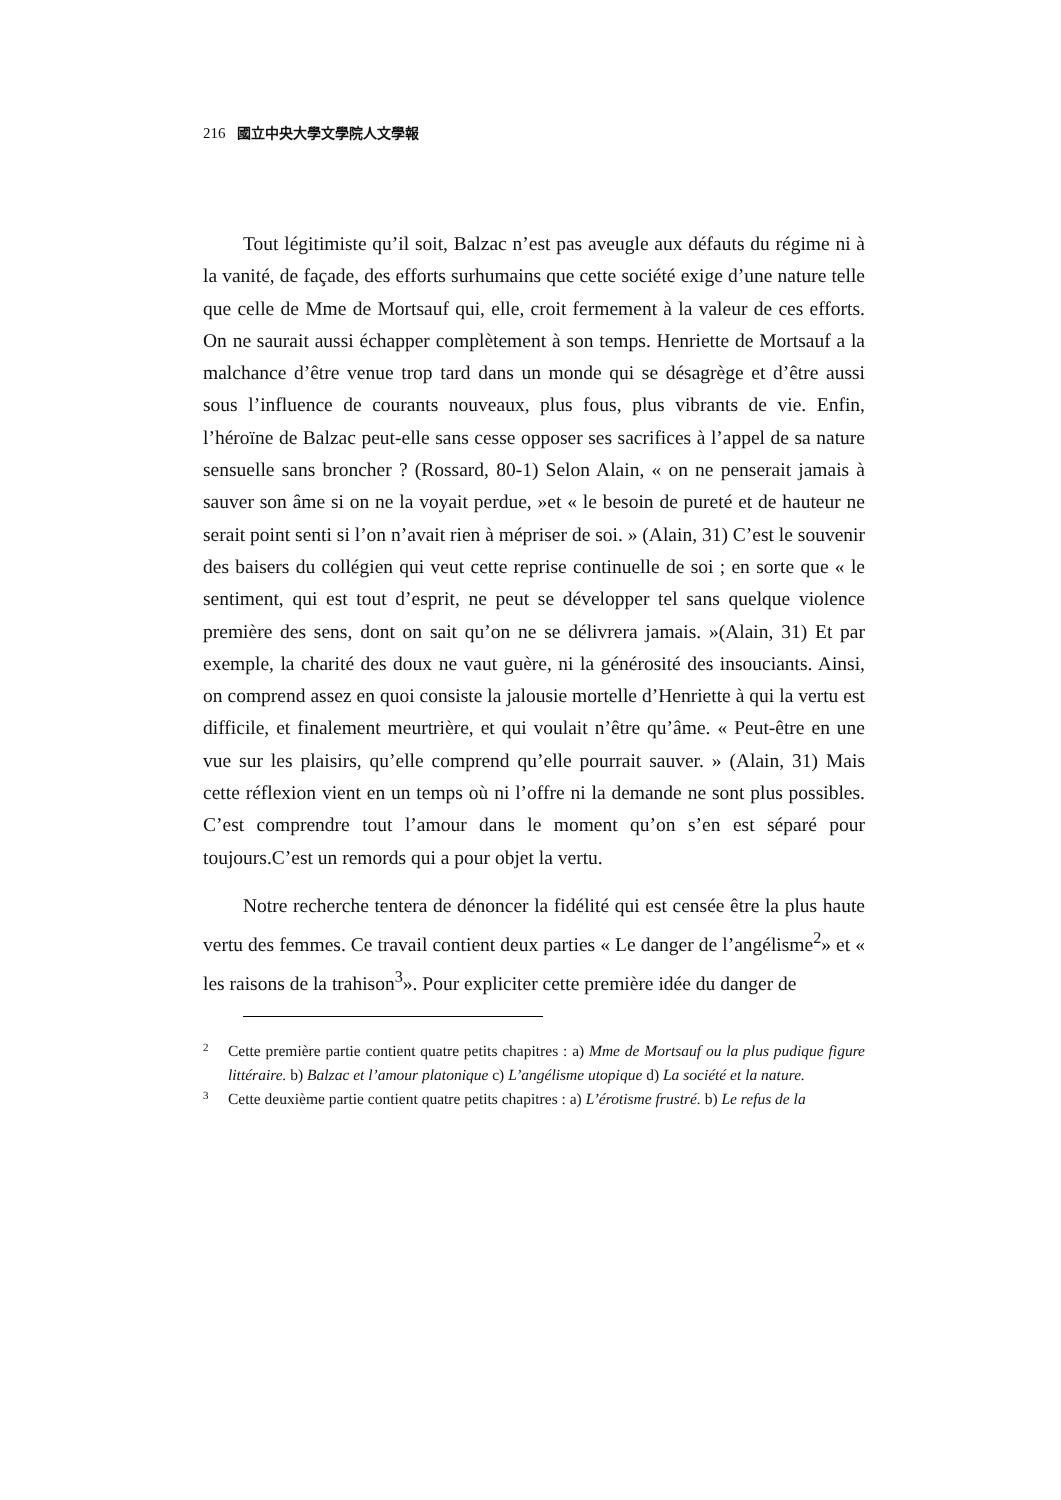216 國立中央大學文學院人文學報
Tout légitimiste qu’il soit, Balzac n’est pas aveugle aux défauts du régime ni à la vanité, de façade, des efforts surhumains que cette société exige d’une nature telle que celle de Mme de Mortsauf qui, elle, croit fermement à la valeur de ces efforts. On ne saurait aussi échapper complètement à son temps. Henriette de Mortsauf a la malchance d’être venue trop tard dans un monde qui se désagrège et d’être aussi sous l’influence de courants nouveaux, plus fous, plus vibrants de vie. Enfin, l’héroïne de Balzac peut-elle sans cesse opposer ses sacrifices à l’appel de sa nature sensuelle sans broncher ? (Rossard, 80-1) Selon Alain, « on ne penserait jamais à sauver son âme si on ne la voyait perdue, »et « le besoin de pureté et de hauteur ne serait point senti si l’on n’avait rien à mépriser de soi. » (Alain, 31) C’est le souvenir des baisers du collégien qui veut cette reprise continuelle de soi ; en sorte que « le sentiment, qui est tout d’esprit, ne peut se développer tel sans quelque violence première des sens, dont on sait qu’on ne se délivrera jamais. »(Alain, 31) Et par exemple, la charité des doux ne vaut guère, ni la générosité des insouciants. Ainsi, on comprend assez en quoi consiste la jalousie mortelle d’Henriette à qui la vertu est difficile, et finalement meurtrière, et qui voulait n’être qu’âme. « Peut-être en une vue sur les plaisirs, qu’elle comprend qu’elle pourrait sauver. » (Alain, 31) Mais cette réflexion vient en un temps où ni l’offre ni la demande ne sont plus possibles. C’est comprendre tout l’amour dans le moment qu’on s’en est séparé pour toujours.C’est un remords qui a pour objet la vertu.
Notre recherche tentera de dénoncer la fidélité qui est censée être la plus haute vertu des femmes. Ce travail contient deux parties « Le danger de l’angélisme<sup>2</sup>» et « les raisons de la trahison<sup>3</sup>». Pour expliciter cette première idée du danger de
2
Cette première partie contient quatre petits chapitres : a) Mme de Mortsauf ou la plus pudique figure littéraire. b) Balzac et l’amour platonique c) L’angélisme utopique d) La société et la nature.
3
Cette deuxième partie contient quatre petits chapitres : a) L’érotisme frustré. b) Le refus de la